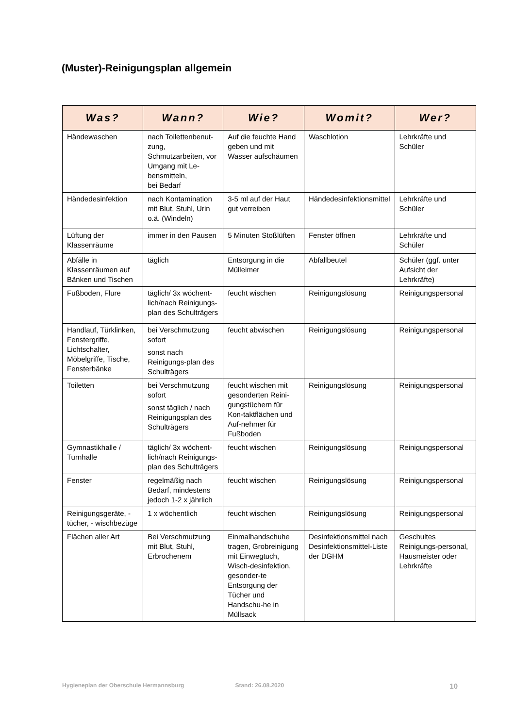(Muster)-Reinigungsplan allgemein
| Was? | Wann? | Wie? | Womit? | Wer? |
| --- | --- | --- | --- | --- |
| Händewaschen | nach Toilettenbenut-zung, Schmutzarbeiten, vor Umgang mit Le-bensmitteln, bei Bedarf | Auf die feuchte Hand geben und mit Wasser aufschäumen | Waschlotion | Lehrkräfte und Schüler |
| Händedesinfektion | nach Kontamination mit Blut, Stuhl, Urin o.ä. (Windeln) | 3-5 ml auf der Haut gut verreiben | Händedesinfektionsmittel | Lehrkräfte und Schüler |
| Lüftung der Klassenräume | immer in den Pausen | 5 Minuten Stoßlüften | Fenster öffnen | Lehrkräfte und Schüler |
| Abfälle in Klassenräumen auf Bänken und Tischen | täglich | Entsorgung in die Mülleimer | Abfallbeutel | Schüler (ggf. unter Aufsicht der Lehrkräfte) |
| Fußboden, Flure | täglich/ 3x wöchent-lich/nach Reinigungs-plan des Schulträgers | feucht wischen | Reinigungslösung | Reinigungspersonal |
| Handlauf, Türklinken, Fenstergriffe, Lichtschalter, Möbelgriffe, Tische, Fensterbänke | bei Verschmutzung sofort sonst nach Reinigungs-plan des Schulträgers | feucht abwischen | Reinigungslösung | Reinigungspersonal |
| Toiletten | bei Verschmutzung sofort sonst täglich / nach Reinigungsplan des Schulträgers | feucht wischen mit gesonderten Reini-gungstüchern für Kon-taktflächen und Auf-nehmer für Fußboden | Reinigungslösung | Reinigungspersonal |
| Gymnastikhalle / Turnhalle | täglich/ 3x wöchent-lich/nach Reinigungs-plan des Schulträgers | feucht wischen | Reinigungslösung | Reinigungspersonal |
| Fenster | regelmäßig nach Bedarf, mindestens jedoch 1-2 x jährlich | feucht wischen | Reinigungslösung | Reinigungspersonal |
| Reinigungsgeräte, -tücher, - wischbezüge | 1 x wöchentlich | feucht wischen | Reinigungslösung | Reinigungspersonal |
| Flächen aller Art | Bei Verschmutzung mit Blut, Stuhl, Erbrochenem | Einmalhandschuhe tragen, Grobreinigung mit Einwegtuch, Wisch-desinfektion, gesonder-te Entsorgung der Tücher und Handschu-he in Müllsack | Desinfektionsmittel nach Desinfektionsmittel-Liste der DGHM | Geschultes Reinigungs-personal, Hausmeister oder Lehrkräfte |
Hygieneplan der Oberschule Hermannsburg Stand: 26.08.2020 10